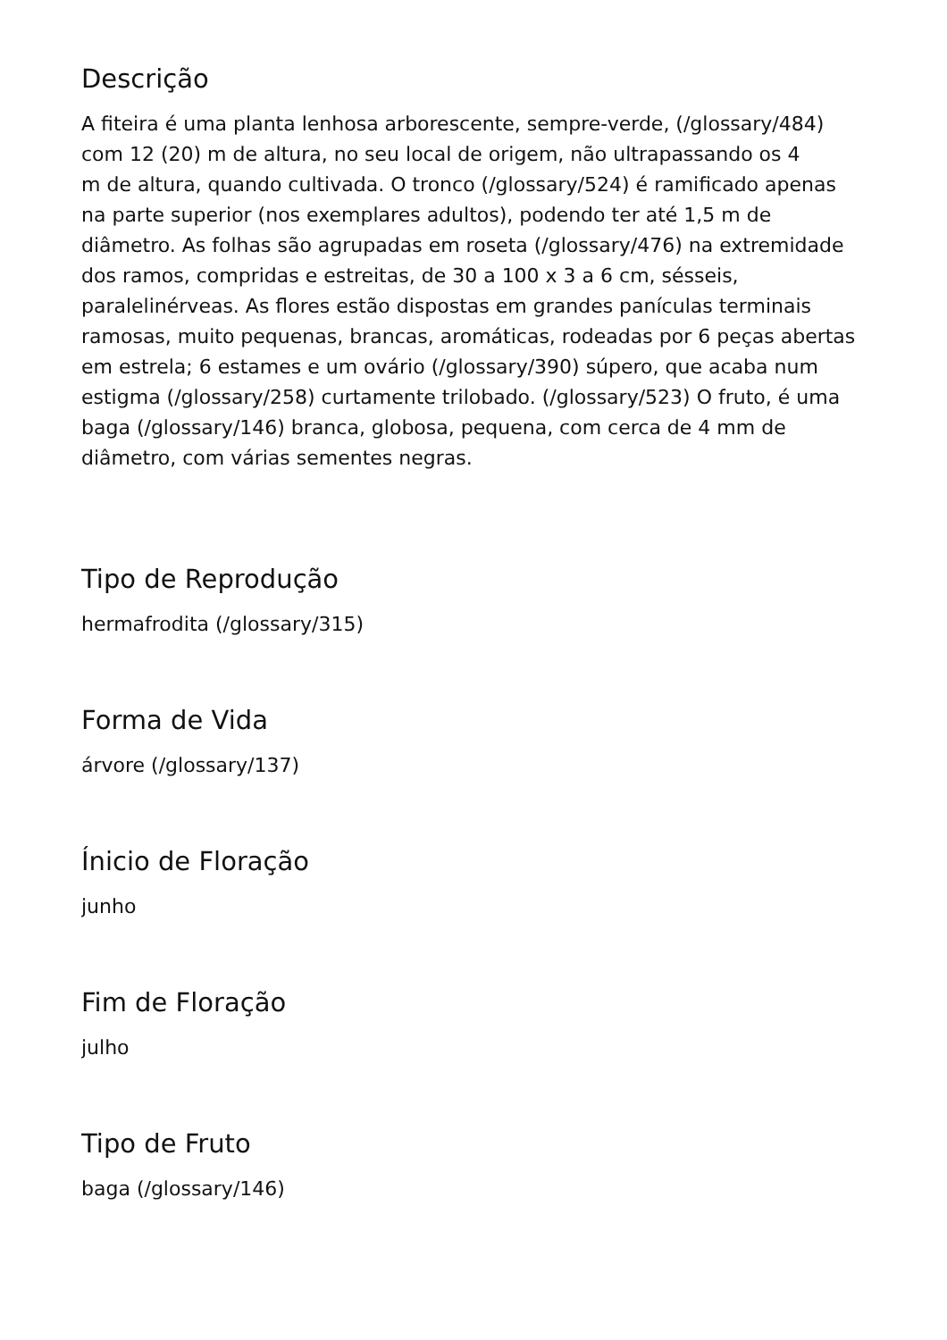Descrição
A fiteira é uma planta lenhosa arborescente, sempre-verde, (/glossary/484)
com 12 (20) m de altura, no seu local de origem, não ultrapassando os 4
m de altura, quando cultivada. O tronco (/glossary/524) é ramificado apenas
na parte superior (nos exemplares adultos), podendo ter até 1,5 m de
diâmetro. As folhas são agrupadas em roseta (/glossary/476) na extremidade
dos ramos, compridas e estreitas, de 30 a 100 x 3 a 6 cm, sésseis,
paralelinérveas. As flores estão dispostas em grandes panículas terminais
ramosas, muito pequenas, brancas, aromáticas, rodeadas por 6 peças abertas
em estrela; 6 estames e um ovário (/glossary/390) súpero, que acaba num
estigma (/glossary/258) curtamente trilobado. (/glossary/523) O fruto, é uma
baga (/glossary/146) branca, globosa, pequena, com cerca de 4 mm de
diâmetro, com várias sementes negras.
Tipo de Reprodução
hermafrodita (/glossary/315)
Forma de Vida
árvore (/glossary/137)
Ínicio de Floração
junho
Fim de Floração
julho
Tipo de Fruto
baga (/glossary/146)